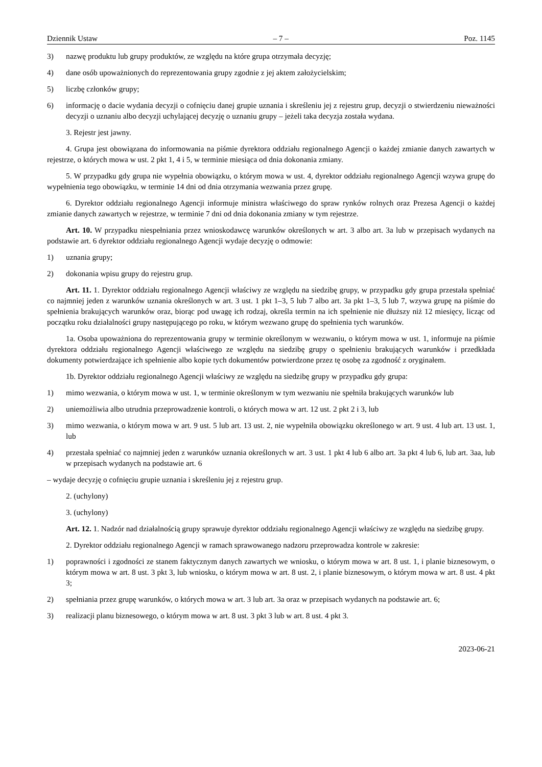Dziennik Ustaw – 7 – Poz. 1145
3) nazwę produktu lub grupy produktów, ze względu na które grupa otrzymała decyzję;
4) dane osób upoważnionych do reprezentowania grupy zgodnie z jej aktem założycielskim;
5) liczbę członków grupy;
6) informację o dacie wydania decyzji o cofnięciu danej grupie uznania i skreśleniu jej z rejestru grup, decyzji o stwierdzeniu nieważności decyzji o uznaniu albo decyzji uchylającej decyzję o uznaniu grupy – jeżeli taka decyzja została wydana.
3. Rejestr jest jawny.
4. Grupa jest obowiązana do informowania na piśmie dyrektora oddziału regionalnego Agencji o każdej zmianie danych zawartych w rejestrze, o których mowa w ust. 2 pkt 1, 4 i 5, w terminie miesiąca od dnia dokonania zmiany.
5. W przypadku gdy grupa nie wypełnia obowiązku, o którym mowa w ust. 4, dyrektor oddziału regionalnego Agencji wzywa grupę do wypełnienia tego obowiązku, w terminie 14 dni od dnia otrzymania wezwania przez grupę.
6. Dyrektor oddziału regionalnego Agencji informuje ministra właściwego do spraw rynków rolnych oraz Prezesa Agencji o każdej zmianie danych zawartych w rejestrze, w terminie 7 dni od dnia dokonania zmiany w tym rejestrze.
Art. 10. W przypadku niespełniania przez wnioskodawcę warunków określonych w art. 3 albo art. 3a lub w przepisach wydanych na podstawie art. 6 dyrektor oddziału regionalnego Agencji wydaje decyzję o odmowie:
1) uznania grupy;
2) dokonania wpisu grupy do rejestru grup.
Art. 11. 1. Dyrektor oddziału regionalnego Agencji właściwy ze względu na siedzibę grupy, w przypadku gdy grupa przestała spełniać co najmniej jeden z warunków uznania określonych w art. 3 ust. 1 pkt 1–3, 5 lub 7 albo art. 3a pkt 1–3, 5 lub 7, wzywa grupę na piśmie do spełnienia brakujących warunków oraz, biorąc pod uwagę ich rodzaj, określa termin na ich spełnienie nie dłuższy niż 12 miesięcy, licząc od początku roku działalności grupy następującego po roku, w którym wezwano grupę do spełnienia tych warunków.
1a. Osoba upoważniona do reprezentowania grupy w terminie określonym w wezwaniu, o którym mowa w ust. 1, informuje na piśmie dyrektora oddziału regionalnego Agencji właściwego ze względu na siedzibę grupy o spełnieniu brakujących warunków i przedkłada dokumenty potwierdzające ich spełnienie albo kopie tych dokumentów potwierdzone przez tę osobę za zgodność z oryginałem.
1b. Dyrektor oddziału regionalnego Agencji właściwy ze względu na siedzibę grupy w przypadku gdy grupa:
1) mimo wezwania, o którym mowa w ust. 1, w terminie określonym w tym wezwaniu nie spełniła brakujących warunków lub
2) uniemożliwia albo utrudnia przeprowadzenie kontroli, o których mowa w art. 12 ust. 2 pkt 2 i 3, lub
3) mimo wezwania, o którym mowa w art. 9 ust. 5 lub art. 13 ust. 2, nie wypełniła obowiązku określonego w art. 9 ust. 4 lub art. 13 ust. 1, lub
4) przestała spełniać co najmniej jeden z warunków uznania określonych w art. 3 ust. 1 pkt 4 lub 6 albo art. 3a pkt 4 lub 6, lub art. 3aa, lub w przepisach wydanych na podstawie art. 6
– wydaje decyzję o cofnięciu grupie uznania i skreśleniu jej z rejestru grup.
2. (uchylony)
3. (uchylony)
Art. 12. 1. Nadzór nad działalnością grupy sprawuje dyrektor oddziału regionalnego Agencji właściwy ze względu na siedzibę grupy.
2. Dyrektor oddziału regionalnego Agencji w ramach sprawowanego nadzoru przeprowadza kontrole w zakresie:
1) poprawności i zgodności ze stanem faktycznym danych zawartych we wniosku, o którym mowa w art. 8 ust. 1, i planie biznesowym, o którym mowa w art. 8 ust. 3 pkt 3, lub wniosku, o którym mowa w art. 8 ust. 2, i planie biznesowym, o którym mowa w art. 8 ust. 4 pkt 3;
2) spełniania przez grupę warunków, o których mowa w art. 3 lub art. 3a oraz w przepisach wydanych na podstawie art. 6;
3) realizacji planu biznesowego, o którym mowa w art. 8 ust. 3 pkt 3 lub w art. 8 ust. 4 pkt 3.
2023-06-21